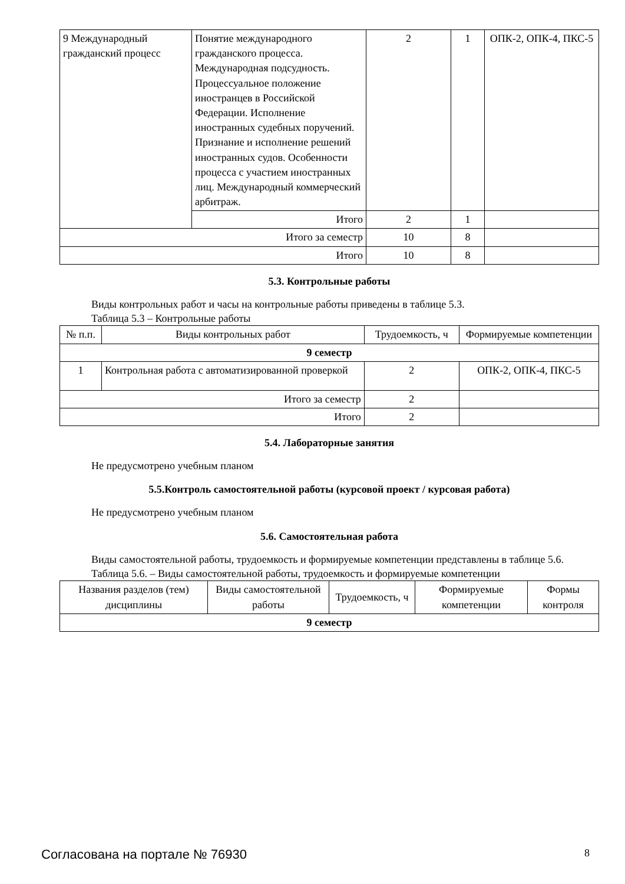| 9 Международный гражданский процесс | Понятие международного гражданского процесса. Международная подсудность. Процессуальное положение иностранцев в Российской Федерации. Исполнение иностранных судебных поручений. Признание и исполнение решений иностранных судов. Особенности процесса с участием иностранных лиц. Международный коммерческий арбитраж. | 2 | 1 | ОПК-2, ОПК-4, ПКС-5 |
| | Итого | 2 | 1 | |
| Итого за семестр | | 10 | 8 | |
| Итого | | 10 | 8 | |
5.3. Контрольные работы
Виды контрольных работ и часы на контрольные работы приведены в таблице 5.3.
Таблица 5.3 – Контрольные работы
| № п.п. | Виды контрольных работ | Трудоемкость, ч | Формируемые компетенции |
| --- | --- | --- | --- |
| 9 семестр | | | |
| 1 | Контрольная работа с автоматизированной проверкой | 2 | ОПК-2, ОПК-4, ПКС-5 |
| Итого за семестр | | 2 | |
| Итого | | 2 | |
5.4. Лабораторные занятия
Не предусмотрено учебным планом
5.5.Контроль самостоятельной работы (курсовой проект / курсовая работа)
Не предусмотрено учебным планом
5.6. Самостоятельная работа
Виды самостоятельной работы, трудоемкость и формируемые компетенции представлены в таблице 5.6.
Таблица 5.6. – Виды самостоятельной работы, трудоемкость и формируемые компетенции
| Названия разделов (тем) дисциплины | Виды самостоятельной работы | Трудоемкость, ч | Формируемые компетенции | Формы контроля |
| --- | --- | --- | --- | --- |
| 9 семестр | | | | |
Согласована на портале № 76930 8